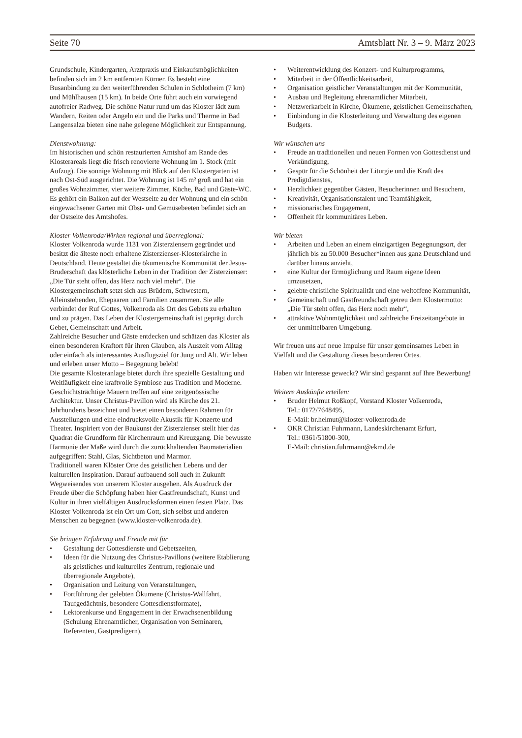Seite 70 Amtsblatt Nr. 3 – 9. März 2023
Grundschule, Kindergarten, Arztpraxis und Einkaufsmöglichkeiten befinden sich im 2 km entfernten Körner. Es besteht eine Busanbindung zu den weiterführenden Schulen in Schlotheim (7 km) und Mühlhausen (15 km). In beide Orte führt auch ein vorwiegend autofreier Radweg. Die schöne Natur rund um das Kloster lädt zum Wandern, Reiten oder Angeln ein und die Parks und Therme in Bad Langensalza bieten eine nahe gelegene Möglichkeit zur Entspannung.
Dienstwohnung:
Im historischen und schön restaurierten Amtshof am Rande des Klosterareals liegt die frisch renovierte Wohnung im 1. Stock (mit Aufzug). Die sonnige Wohnung mit Blick auf den Klostergarten ist nach Ost-Süd ausgerichtet. Die Wohnung ist 145 m² groß und hat ein großes Wohnzimmer, vier weitere Zimmer, Küche, Bad und Gäste-WC. Es gehört ein Balkon auf der Westseite zu der Wohnung und ein schön eingewachsener Garten mit Obst- und Gemüsebeeten befindet sich an der Ostseite des Amtshofes.
Kloster Volkenroda/Wirken regional und überregional:
Kloster Volkenroda wurde 1131 von Zisterziensern gegründet und besitzt die älteste noch erhaltene Zisterzienser-Klosterkirche in Deutschland. Heute gestaltet die ökumenische Kommunität der Jesus-Bruderschaft das klösterliche Leben in der Tradition der Zisterzienser: „Die Tür steht offen, das Herz noch viel mehr“. Die Klostergemeinschaft setzt sich aus Brüdern, Schwestern, Alleinstehenden, Ehepaaren und Familien zusammen. Sie alle verbindet der Ruf Gottes, Volkenroda als Ort des Gebets zu erhalten und zu prägen. Das Leben der Klostergemeinschaft ist geprägt durch Gebet, Gemeinschaft und Arbeit.
Zahlreiche Besucher und Gäste entdecken und schätzen das Kloster als einen besonderen Kraftort für ihren Glauben, als Auszeit vom Alltag oder einfach als interessantes Ausflugsziel für Jung und Alt. Wir leben und erleben unser Motto – Begegnung belebt!
Die gesamte Klosteranlage bietet durch ihre spezielle Gestaltung und Weitläufigkeit eine kraftvolle Symbiose aus Tradition und Moderne. Geschichtsträchtige Mauern treffen auf eine zeitgenössische Architektur. Unser Christus-Pavillon wird als Kirche des 21. Jahrhunderts bezeichnet und bietet einen besonderen Rahmen für Ausstellungen und eine eindrucksvolle Akustik für Konzerte und Theater. Inspiriert von der Baukunst der Zisterzienser stellt hier das Quadrat die Grundform für Kirchenraum und Kreuzgang. Die bewusste Harmonie der Maße wird durch die zurückhaltenden Baumaterialien aufgegriffen: Stahl, Glas, Sichtbeton und Marmor.
Traditionell waren Klöster Orte des geistlichen Lebens und der kulturellen Inspiration. Darauf aufbauend soll auch in Zukunft Wegweisendes von unserem Kloster ausgehen. Als Ausdruck der Freude über die Schöpfung haben hier Gastfreundschaft, Kunst und Kultur in ihren vielfältigen Ausdrucksformen einen festen Platz. Das Kloster Volkenroda ist ein Ort um Gott, sich selbst und anderen Menschen zu begegnen (www.kloster-volkenroda.de).
Sie bringen Erfahrung und Freude mit für
• Gestaltung der Gottesdienste und Gebetszeiten,
• Ideen für die Nutzung des Christus-Pavillons (weitere Etablierung als geistliches und kulturelles Zentrum, regionale und überregionale Angebote),
• Organisation und Leitung von Veranstaltungen,
• Fortführung der gelebten Ökumene (Christus-Wallfahrt, Taufgedächtnis, besondere Gottesdienstformate),
• Lektorenkurse und Engagement in der Erwachsenenbildung (Schulung Ehrenamtlicher, Organisation von Seminaren, Referenten, Gastpredigern),
• Weiterentwicklung des Konzert- und Kulturprogramms,
• Mitarbeit in der Öffentlichkeitsarbeit,
• Organisation geistlicher Veranstaltungen mit der Kommunität,
• Ausbau und Begleitung ehrenamtlicher Mitarbeit,
• Netzwerkarbeit in Kirche, Ökumene, geistlichen Gemeinschaften,
• Einbindung in die Klosterleitung und Verwaltung des eigenen Budgets.
Wir wünschen uns
• Freude an traditionellen und neuen Formen von Gottesdienst und Verkündigung,
• Gespür für die Schönheit der Liturgie und die Kraft des Predigtdienstes,
• Herzlichkeit gegenüber Gästen, Besucherinnen und Besuchern,
• Kreativität, Organisationstalent und Teamfähigkeit,
• missionarisches Engagement,
• Offenheit für kommunitäres Leben.
Wir bieten
• Arbeiten und Leben an einem einzigartigen Begegnungsort, der jährlich bis zu 50.000 Besucher*innen aus ganz Deutschland und darüber hinaus anzieht,
• eine Kultur der Ermöglichung und Raum eigene Ideen umzusetzen,
• gelebte christliche Spiritualität und eine weltoffene Kommunität,
• Gemeinschaft und Gastfreundschaft getreu dem Klostermotto: „Die Tür steht offen, das Herz noch mehr“,
• attraktive Wohnmöglichkeit und zahlreiche Freizeitangebote in der unmittelbaren Umgebung.
Wir freuen uns auf neue Impulse für unser gemeinsames Leben in Vielfalt und die Gestaltung dieses besonderen Ortes.
Haben wir Interesse geweckt? Wir sind gespannt auf Ihre Bewerbung!
Weitere Auskünfte erteilen:
• Bruder Helmut Roßkopf, Vorstand Kloster Volkenroda,
Tel.: 0172/7648495,
E-Mail: br.helmut@kloster-volkenroda.de
• OKR Christian Fuhrmann, Landeskirchenamt Erfurt,
Tel.: 0361/51800-300,
E-Mail: christian.fuhrmann@ekmd.de